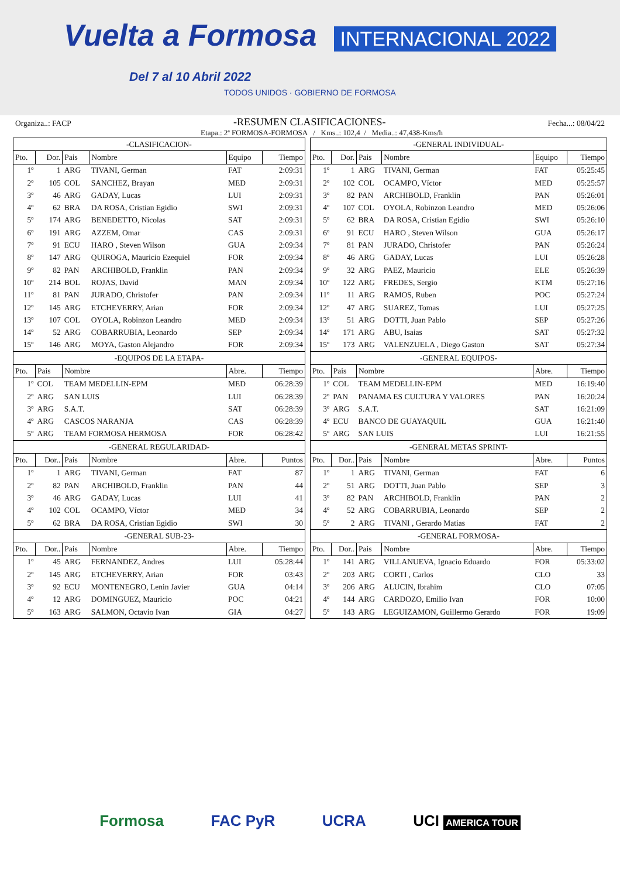Vuelta a Formosa
Del 7 al 10 Abril 2022 INTERNACIONAL 2022
TODOS UNIDOS · GOBIERNO DE FORMOSA
Organiza..: FACP -RESUMEN CLASIFICACIONES- Fecha...: 08/04/22
Etapa.: 2ª FORMOSA-FORMOSA / Kms..: 102,4 / Media..: 47,438-Kms/h
| -CLASIFICACION- | | | | | |
| Pto. | Dor. | Pais | Nombre | Equipo | Tiempo |
| 1º | 1 | ARG | TIVANI, German | FAT | 2:09:31 |
| 2º | 105 | COL | SANCHEZ, Brayan | MED | 2:09:31 |
| 3º | 46 | ARG | GADAY, Lucas | LUI | 2:09:31 |
| 4º | 62 | BRA | DA ROSA, Cristian Egidio | SWI | 2:09:31 |
| 5º | 174 | ARG | BENEDETTO, Nicolas | SAT | 2:09:31 |
| 6º | 191 | ARG | AZZEM, Omar | CAS | 2:09:31 |
| 7º | 91 | ECU | HARO , Steven Wilson | GUA | 2:09:34 |
| 8º | 147 | ARG | QUIROGA, Mauricio Ezequiel | FOR | 2:09:34 |
| 9º | 82 | PAN | ARCHIBOLD, Franklin | PAN | 2:09:34 |
| 10º | 214 | BOL | ROJAS, David | MAN | 2:09:34 |
| 11º | 81 | PAN | JURADO, Christofer | PAN | 2:09:34 |
| 12º | 145 | ARG | ETCHEVERRY, Arian | FOR | 2:09:34 |
| 13º | 107 | COL | OYOLA, Robinzon Leandro | MED | 2:09:34 |
| 14º | 52 | ARG | COBARRUBIA, Leonardo | SEP | 2:09:34 |
| 15º | 146 | ARG | MOYA, Gaston Alejandro | FOR | 2:09:34 |
| -EQUIPOS DE LA ETAPA- | | | | | |
| Pto. | Pais | Nombre | | Abre. | Tiempo |
| 1º | COL | TEAM MEDELLIN-EPM | | MED | 06:28:39 |
| 2º | ARG | SAN LUIS | | LUI | 06:28:39 |
| 3º | ARG | S.A.T. | | SAT | 06:28:39 |
| 4º | ARG | CASCOS NARANJA | | CAS | 06:28:39 |
| 5º | ARG | TEAM FORMOSA HERMOSA | | FOR | 06:28:42 |
| -GENERAL REGULARIDAD- | | | | | |
| Pto. | Dor.. | Pais | Nombre | Abre. | Puntos |
| 1º | 1 | ARG | TIVANI, German | FAT | 87 |
| 2º | 82 | PAN | ARCHIBOLD, Franklin | PAN | 44 |
| 3º | 46 | ARG | GADAY, Lucas | LUI | 41 |
| 4º | 102 | COL | OCAMPO, Víctor | MED | 34 |
| 5º | 62 | BRA | DA ROSA, Cristian Egidio | SWI | 30 |
| -GENERAL SUB-23- | | | | | |
| Pto. | Dor.. | Pais | Nombre | Abre. | Tiempo |
| 1º | 45 | ARG | FERNANDEZ, Andres | LUI | 05:28:44 |
| 2º | 145 | ARG | ETCHEVERRY, Arian | FOR | 03:43 |
| 3º | 92 | ECU | MONTENEGRO, Lenin Javier | GUA | 04:14 |
| 4º | 12 | ARG | DOMINGUEZ, Mauricio | POC | 04:21 |
| 5º | 163 | ARG | SALMON, Octavio Ivan | GIA | 04:27 |
| -GENERAL INDIVIDUAL- | | | | | |
| Pto. | Dor. | Pais | Nombre | Equipo | Tiempo |
| 1º | 1 | ARG | TIVANI, German | FAT | 05:25:45 |
| 2º | 102 | COL | OCAMPO, Víctor | MED | 05:25:57 |
| 3º | 82 | PAN | ARCHIBOLD, Franklin | PAN | 05:26:01 |
| 4º | 107 | COL | OYOLA, Robinzon Leandro | MED | 05:26:06 |
| 5º | 62 | BRA | DA ROSA, Cristian Egidio | SWI | 05:26:10 |
| 6º | 91 | ECU | HARO , Steven Wilson | GUA | 05:26:17 |
| 7º | 81 | PAN | JURADO, Christofer | PAN | 05:26:24 |
| 8º | 46 | ARG | GADAY, Lucas | LUI | 05:26:28 |
| 9º | 32 | ARG | PAEZ, Mauricio | ELE | 05:26:39 |
| 10º | 122 | ARG | FREDES, Sergio | KTM | 05:27:16 |
| 11º | 11 | ARG | RAMOS, Ruben | POC | 05:27:24 |
| 12º | 47 | ARG | SUAREZ, Tomas | LUI | 05:27:25 |
| 13º | 51 | ARG | DOTTI, Juan Pablo | SEP | 05:27:26 |
| 14º | 171 | ARG | ABU, Isaias | SAT | 05:27:32 |
| 15º | 173 | ARG | VALENZUELA , Diego Gaston | SAT | 05:27:34 |
| -GENERAL EQUIPOS- | | | | | |
| Pto. | Pais | Nombre | | Abre. | Tiempo |
| 1º | COL | TEAM MEDELLIN-EPM | | MED | 16:19:40 |
| 2º | PAN | PANAMA ES CULTURA Y VALORES | | PAN | 16:20:24 |
| 3º | ARG | S.A.T. | | SAT | 16:21:09 |
| 4º | ECU | BANCO DE GUAYAQUIL | | GUA | 16:21:40 |
| 5º | ARG | SAN LUIS | | LUI | 16:21:55 |
| -GENERAL METAS SPRINT- | | | | | |
| Pto. | Dor.. | Pais | Nombre | Abre. | Puntos |
| 1º | 1 | ARG | TIVANI, German | FAT | 6 |
| 2º | 51 | ARG | DOTTI, Juan Pablo | SEP | 3 |
| 3º | 82 | PAN | ARCHIBOLD, Franklin | PAN | 2 |
| 4º | 52 | ARG | COBARRUBIA, Leonardo | SEP | 2 |
| 5º | 2 | ARG | TIVANI , Gerardo Matias | FAT | 2 |
| -GENERAL FORMOSA- | | | | | |
| Pto. | Dor.. | Pais | Nombre | Abre. | Tiempo |
| 1º | 141 | ARG | VILLANUEVA, Ignacio Eduardo | FOR | 05:33:02 |
| 2º | 203 | ARG | CORTI , Carlos | CLO | 33 |
| 3º | 206 | ARG | ALUCIN, Ibrahim | CLO | 07:05 |
| 4º | 144 | ARG | CARDOZO, Emilio Ivan | FOR | 10:00 |
| 5º | 143 | ARG | LEGUIZAMON, Guillermo Gerardo | FOR | 19:09 |
Formosa FAC PyR UCRA UCI AMERICA TOUR